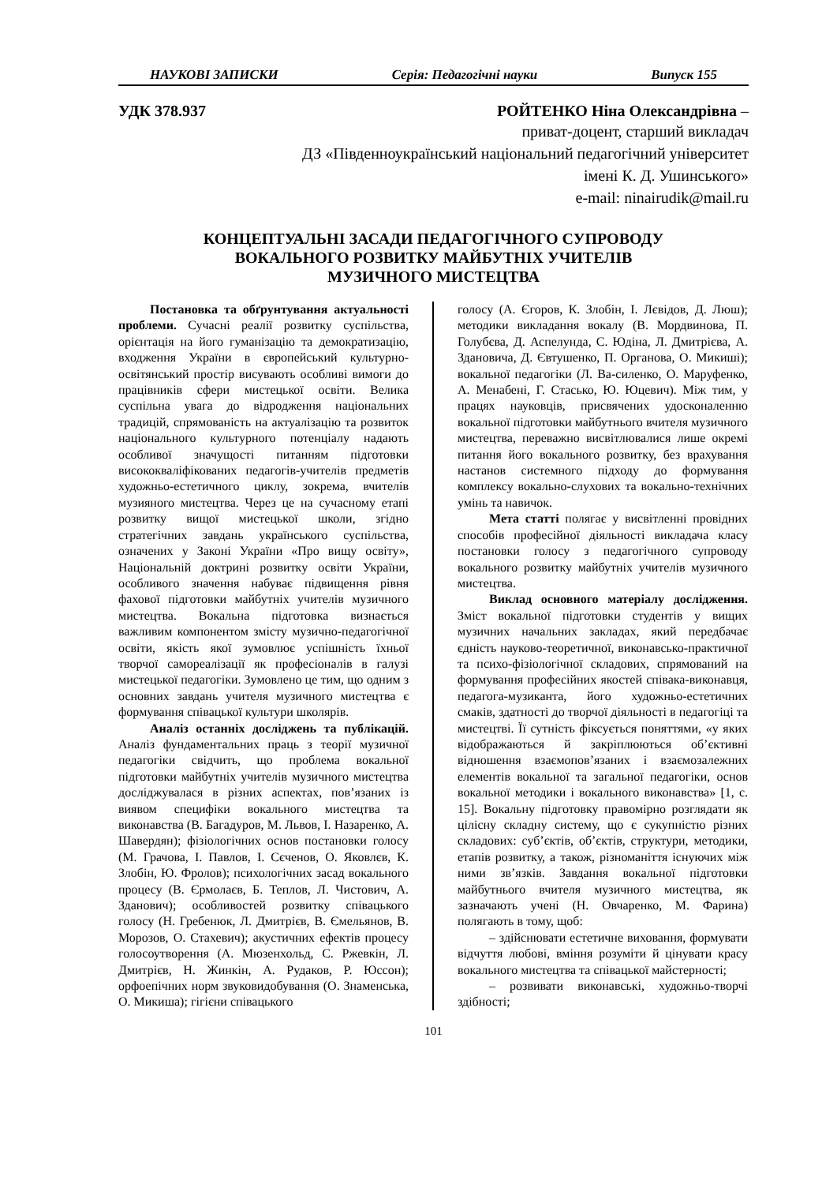НАУКОВІ ЗАПИСКИ Серія: Педагогічні науки Випуск 155
УДК 378.937 РОЙТЕНКО Ніна Олександрівна –
приват-доцент, старший викладач
ДЗ «Південноукраїнський національний педагогічний університет
імені К. Д. Ушинського»
e-mail: ninairudik@mail.ru
КОНЦЕПТУАЛЬНІ ЗАСАДИ ПЕДАГОГІЧНОГО СУПРОВОДУ
ВОКАЛЬНОГО РОЗВИТКУ МАЙБУТНІХ УЧИТЕЛІВ
МУЗИЧНОГО МИСТЕЦТВА
Постановка та обґрунтування актуальності проблеми. Сучасні реалії розвитку суспільства, орієнтація на його гуманізацію та демократизацію, входження України в європейський культурно-освітянський простір висувають особливі вимоги до працівників сфери мистецької освіти. Велика суспільна увага до відродження національних традицій, спрямованість на актуалізацію та розвиток національного культурного потенціалу надають особливої значущості питанням підготовки висококваліфікованих педагогів-учителів предметів художньо-естетичного циклу, зокрема, вчителів музияного мистецтва. Через це на сучасному етапі розвитку вищої мистецької школи, згідно стратегічних завдань українського суспільства, означених у Законі України «Про вищу освіту», Національній доктрині розвитку освіти України, особливого значення набуває підвищення рівня фахової підготовки майбутніх учителів музичного мистецтва. Вокальна підготовка визнається важливим компонентом змісту музично-педагогічної освіти, якість якої зумовлює успішність їхньої творчої самореалізації як професіоналів в галузі мистецької педагогіки. Зумовлено це тим, що одним з основних завдань учителя музичного мистецтва є формування співацької культури школярів.
Аналіз останніх досліджень та публікацій. Аналіз фундаментальних праць з теорії музичної педагогіки свідчить, що проблема вокальної підготовки майбутніх учителів музичного мистецтва досліджувалася в різних аспектах, пов’язаних із виявом специфіки вокального мистецтва та виконавства (В. Багадуров, М. Львов, І. Назаренко, А. Шавердян); фізіологічних основ постановки голосу (М. Грачова, І. Павлов, І. Сєченов, О. Яковлєв, К. Злобін, Ю. Фролов); психологічних засад вокального процесу (В. Єрмолаєв, Б. Теплов, Л. Чистович, А. Зданович); особливостей розвитку співацького голосу (Н. Гребенюк, Л. Дмитрієв, В. Ємельянов, В. Морозов, О. Стахевич); акустичних ефектів процесу голосоутворення (А. Мюзенхольд, С. Ржевкін, Л. Дмитрієв, Н. Жинкін, А. Рудаков, Р. Юссон); орфоепічних норм звуковидобування (О. Знаменська, О. Микиша); гігієни співацького
голосу (А. Єгоров, К. Злобін, І. Лєвідов, Д. Люш); методики викладання вокалу (В. Мордвинова, П. Голубєва, Д. Аспелунда, С. Юдіна, Л. Дмитрієва, А. Здановича, Д. Євтушенко, П. Органова, О. Микиші); вокальної педагогіки (Л. Ва-силенко, О. Маруфенко, А. Менабені, Г. Стасько, Ю. Юцевич). Між тим, у працях науковців, присвячених удосконаленню вокальної підготовки майбутнього вчителя музичного мистецтва, переважно висвітлювалися лише окремі питання його вокального розвитку, без врахування настанов системного підходу до формування комплексу вокально-слухових та вокально-технічних умінь та навичок.
Мета статті полягає у висвітленні провідних способів професійної діяльності викладача класу постановки голосу з педагогічного супроводу вокального розвитку майбутніх учителів музичного мистецтва.
Виклад основного матеріалу дослідження. Зміст вокальної підготовки студентів у вищих музичних начальних закладах, який передбачає єдність науково-теоретичної, виконавсько-практичної та психо-фізіологічної складових, спрямований на формування професійних якостей співака-виконавця, педагога-музиканта, його художньо-естетичних смаків, здатності до творчої діяльності в педагогіці та мистецтві. Її сутність фіксується поняттями, «у яких відображаються й закріплюються об’єктивні відношення взаємопов’язаних і взаємозалежних елементів вокальної та загальної педагогіки, основ вокальної методики і вокального виконавства» [1, с. 15]. Вокальну підготовку правомірно розглядати як цілісну складну систему, що є сукупністю різних складових: суб’єктів, об’єктів, структури, методики, етапів розвитку, а також, різноманіття існуючих між ними зв’язків. Завдання вокальної підготовки майбутнього вчителя музичного мистецтва, як зазначають учені (Н. Овчаренко, М. Фарина) полягають в тому, щоб:
– здійснювати естетичне виховання, формувати відчуття любові, вміння розуміти й цінувати красу вокального мистецтва та співацької майстерності;
– розвивати виконавські, художньо-творчі здібності;
101